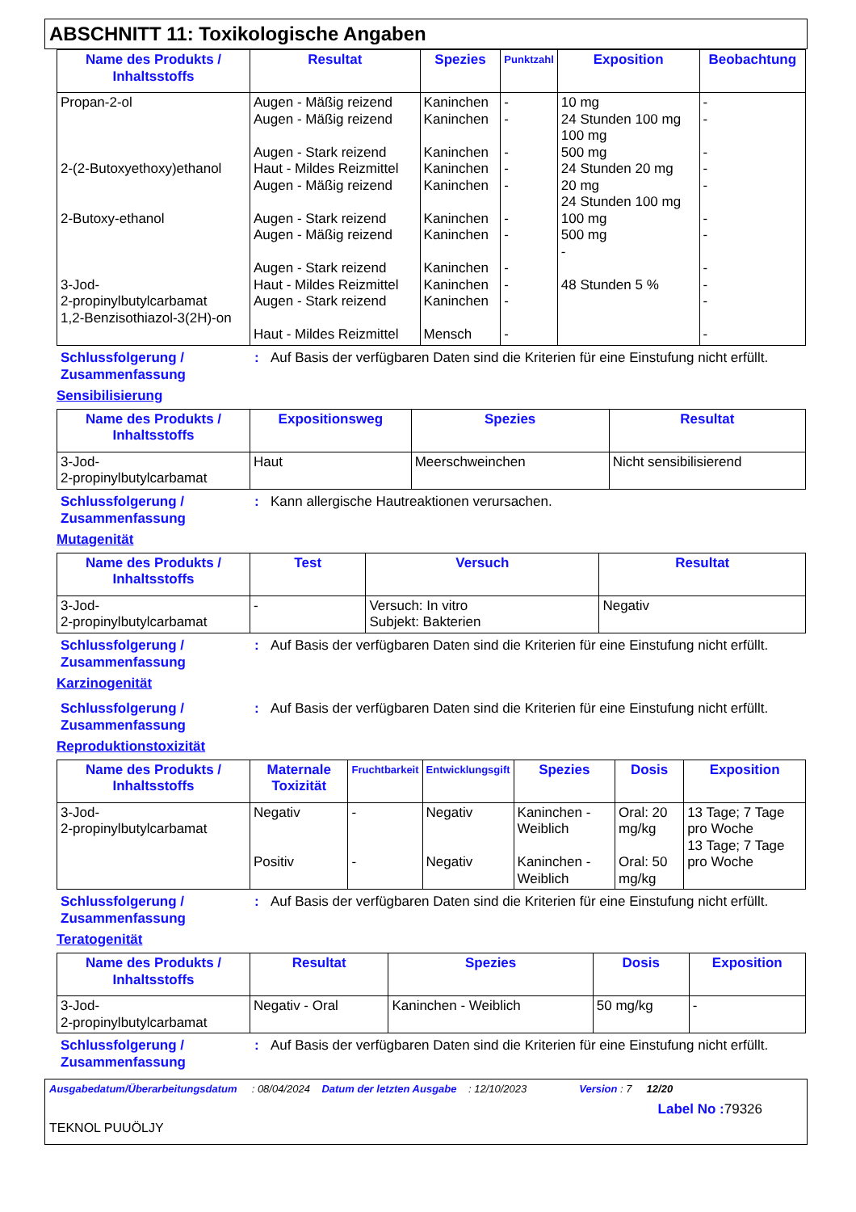ABSCHNITT 11: Toxikologische Angaben
| Name des Produkts / Inhaltsstoffs | Resultat | Spezies | Punktzahl | Exposition | Beobachtung |
| --- | --- | --- | --- | --- | --- |
| Propan-2-ol 2-(2-Butoxyethoxy)ethanol 2-Butoxy-ethanol 3-Jod- 2-propinylbutylcarbamat 1,2-Benzisothiazol-3(2H)-on | Augen - Mäßig reizend Augen - Mäßig reizend Augen - Stark reizend Haut - Mildes Reizmittel Augen - Mäßig reizend Augen - Stark reizend Augen - Mäßig reizend Augen - Stark reizend Haut - Mildes Reizmittel Augen - Stark reizend Haut - Mildes Reizmittel | Kaninchen Kaninchen Kaninchen Kaninchen Kaninchen Kaninchen Kaninchen Kaninchen Kaninchen Kaninchen Mensch | - - - - - - - - - - - | 10 mg 24 Stunden 100 mg 100 mg 500 mg 24 Stunden 20 mg 20 mg 24 Stunden 100 mg 100 mg 500 mg - 48 Stunden 5 % | - - - - - - - - - - - |
Schlussfolgerung / Zusammenfassung: Auf Basis der verfügbaren Daten sind die Kriterien für eine Einstufung nicht erfüllt.
Sensibilisierung
| Name des Produkts / Inhaltsstoffs | Expositionsweg | Spezies | Resultat |
| --- | --- | --- | --- |
| 3-Jod- 2-propinylbutylcarbamat | Haut | Meerschweinchen | Nicht sensibilisierend |
Schlussfolgerung / Zusammenfassung: Kann allergische Hautreaktionen verursachen.
Mutagenität
| Name des Produkts / Inhaltsstoffs | Test | Versuch | Resultat |
| --- | --- | --- | --- |
| 3-Jod- 2-propinylbutylcarbamat | - | Versuch: In vitro Subjekt: Bakterien | Negativ |
Schlussfolgerung / Zusammenfassung: Auf Basis der verfügbaren Daten sind die Kriterien für eine Einstufung nicht erfüllt.
Karzinogenität
Schlussfolgerung / Zusammenfassung: Auf Basis der verfügbaren Daten sind die Kriterien für eine Einstufung nicht erfüllt.
Reproduktionstoxizität
| Name des Produkts / Inhaltsstoffs | Maternale Toxizität | Fruchtbarkeit | Entwicklungsgift | Spezies | Dosis | Exposition |
| --- | --- | --- | --- | --- | --- | --- |
| 3-Jod- 2-propinylbutylcarbamat | Negativ Positiv | - - | Negativ Negativ | Kaninchen - Weiblich Kaninchen - Weiblich | Oral: 20 mg/kg Oral: 50 mg/kg | 13 Tage; 7 Tage pro Woche 13 Tage; 7 Tage pro Woche |
Schlussfolgerung / Zusammenfassung: Auf Basis der verfügbaren Daten sind die Kriterien für eine Einstufung nicht erfüllt.
Teratogenität
| Name des Produkts / Inhaltsstoffs | Resultat | Spezies | Dosis | Exposition |
| --- | --- | --- | --- | --- |
| 3-Jod- 2-propinylbutylcarbamat | Negativ - Oral | Kaninchen - Weiblich | 50 mg/kg | - |
Schlussfolgerung / Zusammenfassung: Auf Basis der verfügbaren Daten sind die Kriterien für eine Einstufung nicht erfüllt.
Ausgabedatum/Überarbeitungsdatum : 08/04/2024 Datum der letzten Ausgabe : 12/10/2023 Version : 7 12/20
Label No : 79326
TEKNOL PUUÖLJY